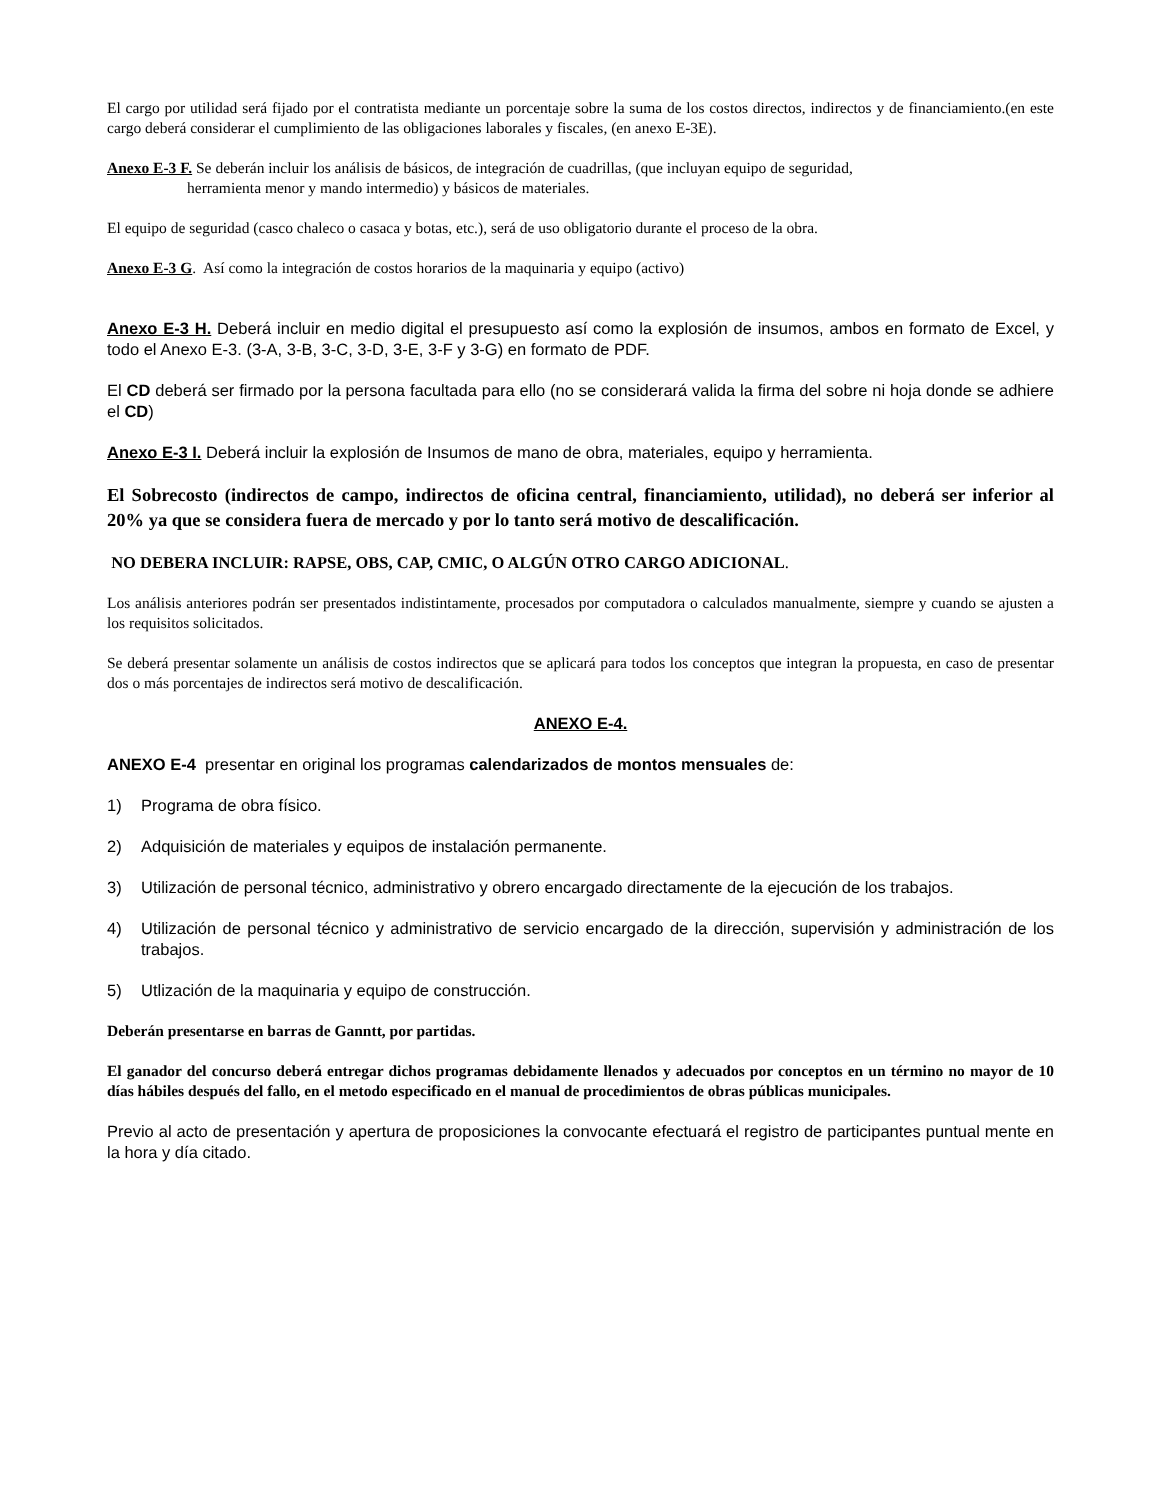El cargo por utilidad será fijado por el contratista mediante un porcentaje sobre la suma de los costos directos, indirectos y de financiamiento.(en este cargo deberá considerar el cumplimiento de las obligaciones laborales y fiscales, (en anexo E-3E).
Anexo E-3 F. Se deberán incluir los análisis de básicos, de integración de cuadrillas, (que incluyan equipo de seguridad,
herramienta menor y mando intermedio) y básicos de materiales.
El equipo de seguridad (casco chaleco o casaca y botas, etc.), será de uso obligatorio durante el proceso de la obra.
Anexo E-3 G. Así como la integración de costos horarios de la maquinaria y equipo (activo)
Anexo E-3 H. Deberá incluir en medio digital el presupuesto así como la explosión de insumos, ambos en formato de Excel, y todo el Anexo E-3. (3-A, 3-B, 3-C, 3-D, 3-E, 3-F y 3-G) en formato de PDF.
El CD deberá ser firmado por la persona facultada para ello (no se considerará valida la firma del sobre ni hoja donde se adhiere el CD)
Anexo E-3 I. Deberá incluir la explosión de Insumos de mano de obra, materiales, equipo y herramienta.
El Sobrecosto (indirectos de campo, indirectos de oficina central, financiamiento, utilidad), no deberá ser inferior al 20% ya que se considera fuera de mercado y por lo tanto será motivo de descalificación.
NO DEBERA INCLUIR: RAPSE, OBS, CAP, CMIC, O ALGÚN OTRO CARGO ADICIONAL.
Los análisis anteriores podrán ser presentados indistintamente, procesados por computadora o calculados manualmente, siempre y cuando se ajusten a los requisitos solicitados.
Se deberá presentar solamente un análisis de costos indirectos que se aplicará para todos los conceptos que integran la propuesta, en caso de presentar dos o más porcentajes de indirectos será motivo de descalificación.
ANEXO E-4.
ANEXO E-4 presentar en original los programas calendarizados de montos mensuales de:
1) Programa de obra físico.
2) Adquisición de materiales y equipos de instalación permanente.
3) Utilización de personal técnico, administrativo y obrero encargado directamente de la ejecución de los trabajos.
4) Utilización de personal técnico y administrativo de servicio encargado de la dirección, supervisión y administración de los trabajos.
5) Utlización de la maquinaria y equipo de construcción.
Deberán presentarse en barras de Ganntt, por partidas.
El ganador del concurso deberá entregar dichos programas debidamente llenados y adecuados por conceptos en un término no mayor de 10 días hábiles después del fallo, en el metodo especificado en el manual de procedimientos de obras públicas municipales.
Previo al acto de presentación y apertura de proposiciones la convocante efectuará el registro de participantes puntual mente en la hora y día citado.